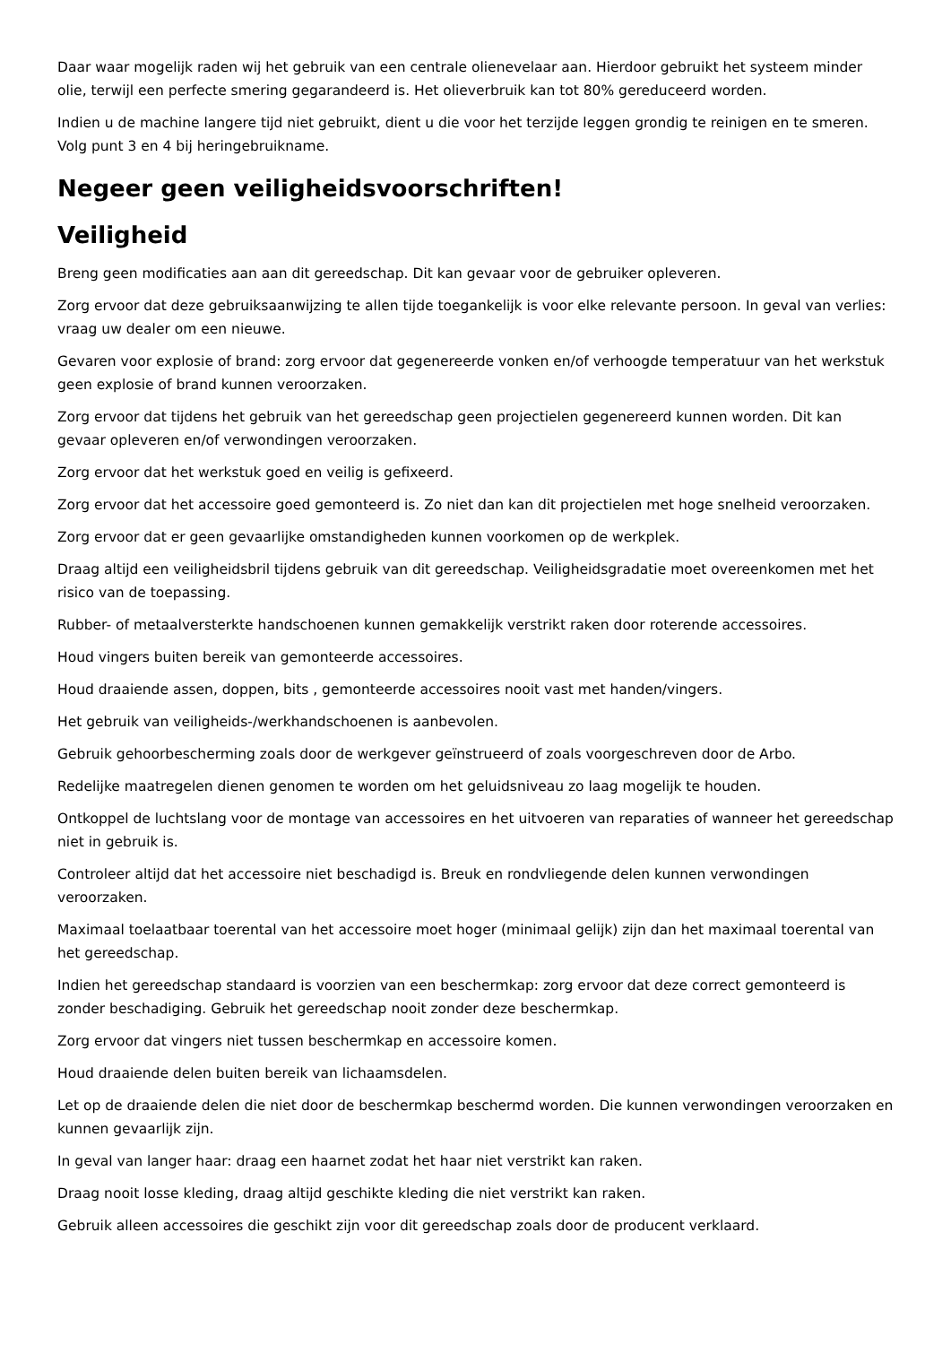Daar waar mogelijk raden wij het gebruik van een centrale olienevelaar aan. Hierdoor gebruikt het systeem minder olie, terwijl een perfecte smering gegarandeerd is. Het olieverbruik kan tot 80% gereduceerd worden.
Indien u de machine langere tijd niet gebruikt, dient u die voor het terzijde leggen grondig te reinigen en te smeren. Volg punt 3 en 4 bij heringebruikname.
Negeer geen veiligheidsvoorschriften!
Veiligheid
Breng geen modificaties aan aan dit gereedschap. Dit kan gevaar voor de gebruiker opleveren.
Zorg ervoor dat deze gebruiksaanwijzing te allen tijde toegankelijk is voor elke relevante persoon. In geval van verlies: vraag uw dealer om een nieuwe.
Gevaren voor explosie of brand: zorg ervoor dat gegenereerde vonken en/of verhoogde temperatuur van het werkstuk geen explosie of brand kunnen veroorzaken.
Zorg ervoor dat tijdens het gebruik van het gereedschap geen projectielen gegenereerd kunnen worden. Dit kan gevaar opleveren en/of verwondingen veroorzaken.
Zorg ervoor dat het werkstuk goed en veilig is gefixeerd.
Zorg ervoor dat het accessoire goed gemonteerd is. Zo niet dan kan dit projectielen met hoge snelheid veroorzaken.
Zorg ervoor dat er geen gevaarlijke omstandigheden kunnen voorkomen op de werkplek.
Draag altijd een veiligheidsbril tijdens gebruik van dit gereedschap. Veiligheidsgradatie moet overeenkomen met het risico van de toepassing.
Rubber- of metaalversterkte handschoenen kunnen gemakkelijk verstrikt raken door roterende accessoires.
Houd vingers buiten bereik van gemonteerde accessoires.
Houd draaiende assen, doppen, bits , gemonteerde accessoires nooit vast met handen/vingers.
Het gebruik van veiligheids-/werkhandschoenen is aanbevolen.
Gebruik gehoorbescherming zoals door de werkgever geïnstrueerd of zoals voorgeschreven door de Arbo.
Redelijke maatregelen dienen genomen te worden om het geluidsniveau zo laag mogelijk te houden.
Ontkoppel de luchtslang voor de montage van accessoires en het uitvoeren van reparaties of wanneer het gereedschap niet in gebruik is.
Controleer altijd dat het accessoire niet beschadigd is. Breuk en rondvliegende delen kunnen verwondingen veroorzaken.
Maximaal toelaatbaar toerental van het accessoire moet hoger (minimaal gelijk) zijn dan het maximaal toerental van het gereedschap.
Indien het gereedschap standaard is voorzien van een beschermkap: zorg ervoor dat deze correct gemonteerd is zonder beschadiging. Gebruik het gereedschap nooit zonder deze beschermkap.
Zorg ervoor dat vingers niet tussen beschermkap en accessoire komen.
Houd draaiende delen buiten bereik van lichaamsdelen.
Let op de draaiende delen die niet door de beschermkap beschermd worden. Die kunnen verwondingen veroorzaken en kunnen gevaarlijk zijn.
In geval van langer haar: draag een haarnet zodat het haar niet verstrikt kan raken.
Draag nooit losse kleding, draag altijd geschikte kleding die niet verstrikt kan raken.
Gebruik alleen accessoires die geschikt zijn voor dit gereedschap zoals door de producent verklaard.